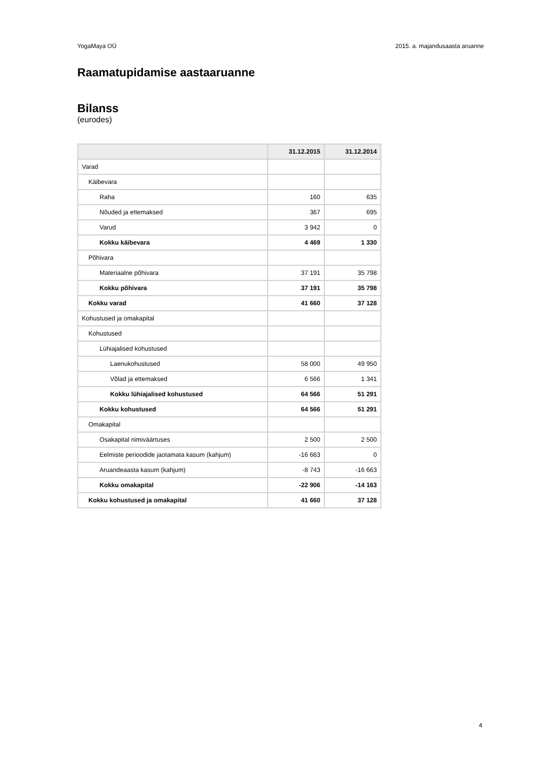YogaMaya OÜ 2015. a. majandusaasta aruanne
Raamatupidamise aastaaruanne
Bilanss
(eurodes)
| | 31.12.2015 | 31.12.2014 |
| --- | --- | --- |
| Varad | | |
| Käibevara | | |
| Raha | 160 | 635 |
| Nõuded ja ettemaksed | 367 | 695 |
| Varud | 3 942 | 0 |
| Kokku käibevara | 4 469 | 1 330 |
| Põhivara | | |
| Materiaalne põhivara | 37 191 | 35 798 |
| Kokku põhivara | 37 191 | 35 798 |
| Kokku varad | 41 660 | 37 128 |
| Kohustused ja omakapital | | |
| Kohustused | | |
| Lühiajalised kohustused | | |
| Laenukohustused | 58 000 | 49 950 |
| Võlad ja ettemaksed | 6 566 | 1 341 |
| Kokku lühiajalised kohustused | 64 566 | 51 291 |
| Kokku kohustused | 64 566 | 51 291 |
| Omakapital | | |
| Osakapital nimiväärtuses | 2 500 | 2 500 |
| Eelmiste perioodide jaotamata kasum (kahjum) | -16 663 | 0 |
| Aruandeaasta kasum (kahjum) | -8 743 | -16 663 |
| Kokku omakapital | -22 906 | -14 163 |
| Kokku kohustused ja omakapital | 41 660 | 37 128 |
4